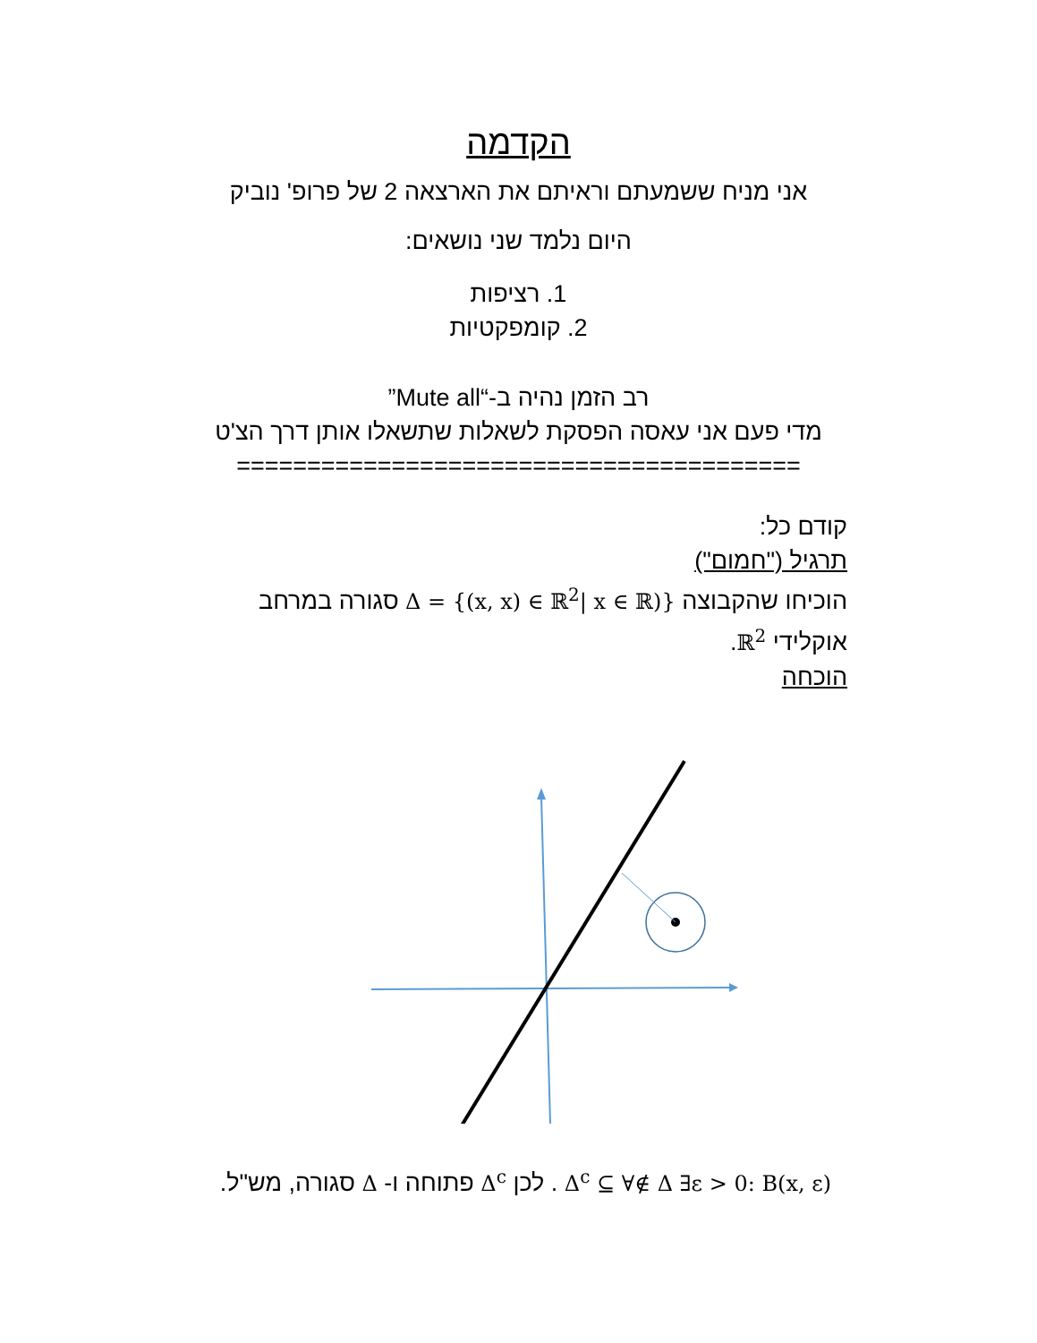הקדמה
אני מניח ששמעתם וראיתם את הארצאה 2 של פרופ' נוביק
היום נלמד שני נושאים:
1. רציפות
2. קומפקטיות
רב הזמן נהיה ב-“Mute all”
מדי פעם אני עאסה הפסקת לשאלות שתשאלו אותן דרך הצ'ט
========================================
קודם כל:
תרגיל ("חמום")
הוכיחו שהקבוצה Δ = {(x, x) ∈ ℝ<sup>2</sup>| x ∈ ℝ)} סגורה במרחב אוקלידי ℝ<sup>2</sup>.
הוכחה
Δ<sup>c</sup> ⊆ ∀∉ Δ ∃ε > 0: B(x, ε) . לכן Δ<sup>c</sup> פתוחה ו- Δ סגורה, מש"ל.